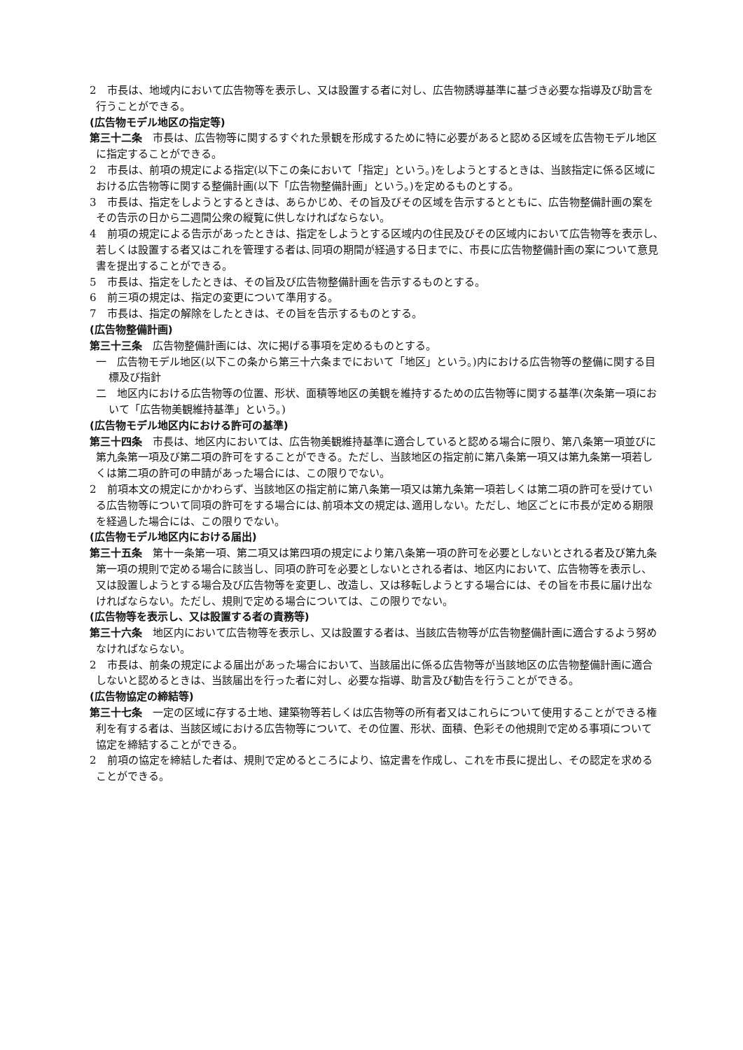2　市長は、地域内において広告物等を表示し、又は設置する者に対し、広告物誘導基準に基づき必要な指導及び助言を行うことができる。
(広告物モデル地区の指定等)
第三十二条　市長は、広告物等に関するすぐれた景観を形成するために特に必要があると認める区域を広告物モデル地区に指定することができる。
2　市長は、前項の規定による指定(以下この条において「指定」という。)をしようとするときは、当該指定に係る区域における広告物等に関する整備計画(以下「広告物整備計画」という。)を定めるものとする。
3　市長は、指定をしようとするときは、あらかじめ、その旨及びその区域を告示するとともに、広告物整備計画の案をその告示の日から二週間公衆の縦覧に供しなければならない。
4　前項の規定による告示があったときは、指定をしようとする区域内の住民及びその区域内において広告物等を表示し､若しくは設置する者又はこれを管理する者は､同項の期間が経過する日までに、市長に広告物整備計画の案について意見書を提出することができる。
5　市長は、指定をしたときは、その旨及び広告物整備計画を告示するものとする。
6　前三項の規定は、指定の変更について準用する。
7　市長は、指定の解除をしたときは、その旨を告示するものとする。
(広告物整備計画)
第三十三条　広告物整備計画には、次に掲げる事項を定めるものとする。
一　広告物モデル地区(以下この条から第三十六条までにおいて「地区」という。)内における広告物等の整備に関する目標及び指針
二　地区内における広告物等の位置、形状、面積等地区の美観を維持するための広告物等に関する基準(次条第一項において「広告物美観維持基準」という。)
(広告物モデル地区内における許可の基準)
第三十四条　市長は、地区内においては、広告物美観維持基準に適合していると認める場合に限り、第八条第一項並びに第九条第一項及び第二項の許可をすることができる。ただし、当該地区の指定前に第八条第一項又は第九条第一項若しくは第二項の許可の申請があった場合には、この限りでない。
2　前項本文の規定にかかわらず、当該地区の指定前に第八条第一項又は第九条第一項若しくは第二項の許可を受けている広告物等について同項の許可をする場合には､前項本文の規定は､適用しない。ただし、地区ごとに市長が定める期限を経過した場合には、この限りでない。
(広告物モデル地区内における届出)
第三十五条　第十一条第一項、第二項又は第四項の規定により第八条第一項の許可を必要としないとされる者及び第九条第一項の規則で定める場合に該当し、同項の許可を必要としないとされる者は、地区内において、広告物等を表示し、又は設置しようとする場合及び広告物等を変更し、改造し、又は移転しようとする場合には、その旨を市長に届け出なければならない。ただし、規則で定める場合については、この限りでない。
(広告物等を表示し、又は設置する者の責務等)
第三十六条　地区内において広告物等を表示し、又は設置する者は、当該広告物等が広告物整備計画に適合するよう努めなければならない。
2　市長は、前条の規定による届出があった場合において、当該届出に係る広告物等が当該地区の広告物整備計画に適合しないと認めるときは、当該届出を行った者に対し、必要な指導、助言及び勧告を行うことができる。
(広告物協定の締結等)
第三十七条　一定の区域に存する土地、建築物等若しくは広告物等の所有者又はこれらについて使用することができる権利を有する者は、当該区域における広告物等について、その位置、形状、面積、色彩その他規則で定める事項について協定を締結することができる。
2　前項の協定を締結した者は、規則で定めるところにより、協定書を作成し、これを市長に提出し、その認定を求めることができる。